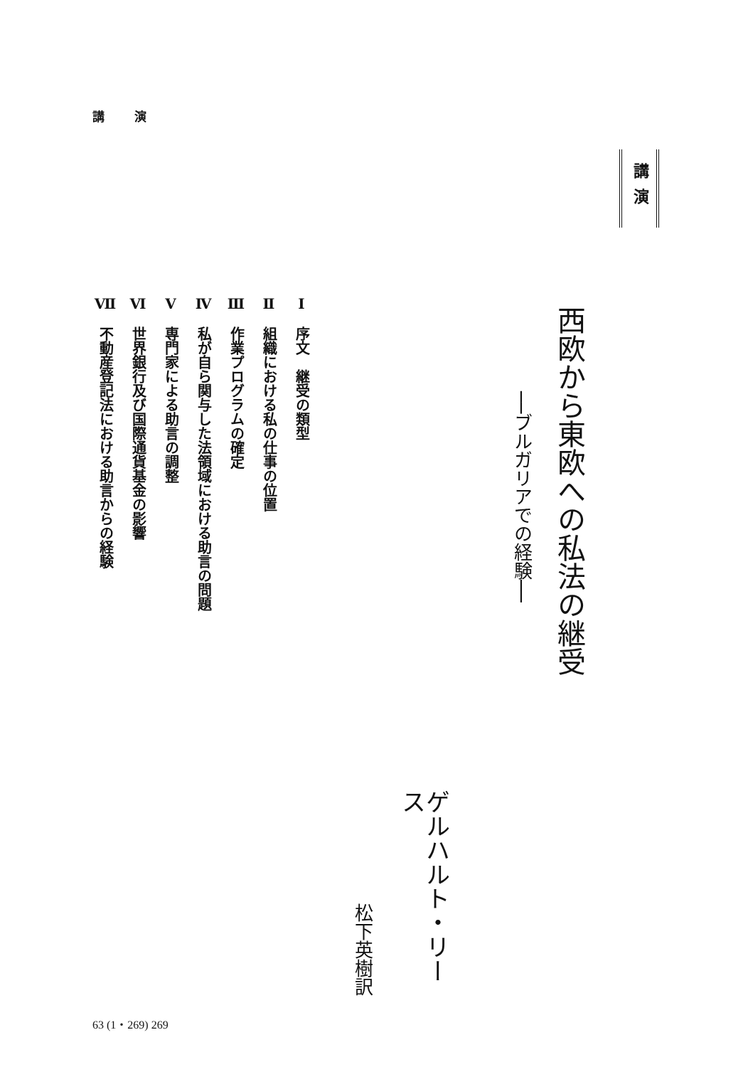講 演
講演
西欧から東欧への私法の継受
──ブルガリアでの経験──
ゲルハルト・リース
松下英樹訳
Ⅰ　序文　継受の類型
Ⅱ　組織における私の仕事の位置
Ⅲ　作業プログラムの確定
Ⅳ　私が自ら関与した法領域における助言の問題
Ⅴ　専門家による助言の調整
Ⅵ　世界銀行及び国際通貨基金の影響
Ⅶ　不動産登記法における助言からの経験
63 (1・269) 269